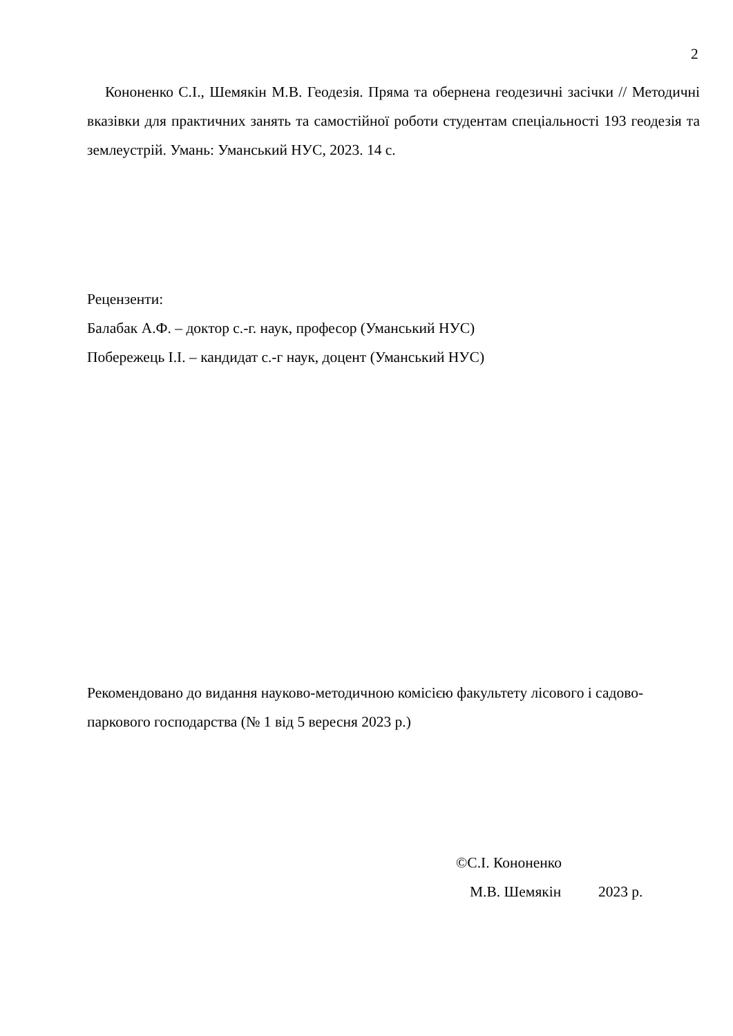2
Кононенко С.І., Шемякін М.В. Геодезія. Пряма та обернена геодезичні засічки // Методичні вказівки для практичних занять та самостійної роботи студентам спеціальності 193 геодезія та землеустрій. Умань: Уманський НУС, 2023. 14 с.
Рецензенти:
Балабак А.Ф. – доктор с.-г. наук, професор (Уманський НУС)
Побережець І.І. – кандидат с.-г наук, доцент (Уманський НУС)
Рекомендовано до видання науково-методичною комісією факультету лісового і садово-паркового господарства (№ 1 від 5 вересня 2023 р.)
©С.І. Кононенко
М.В. Шемякін 2023 р.